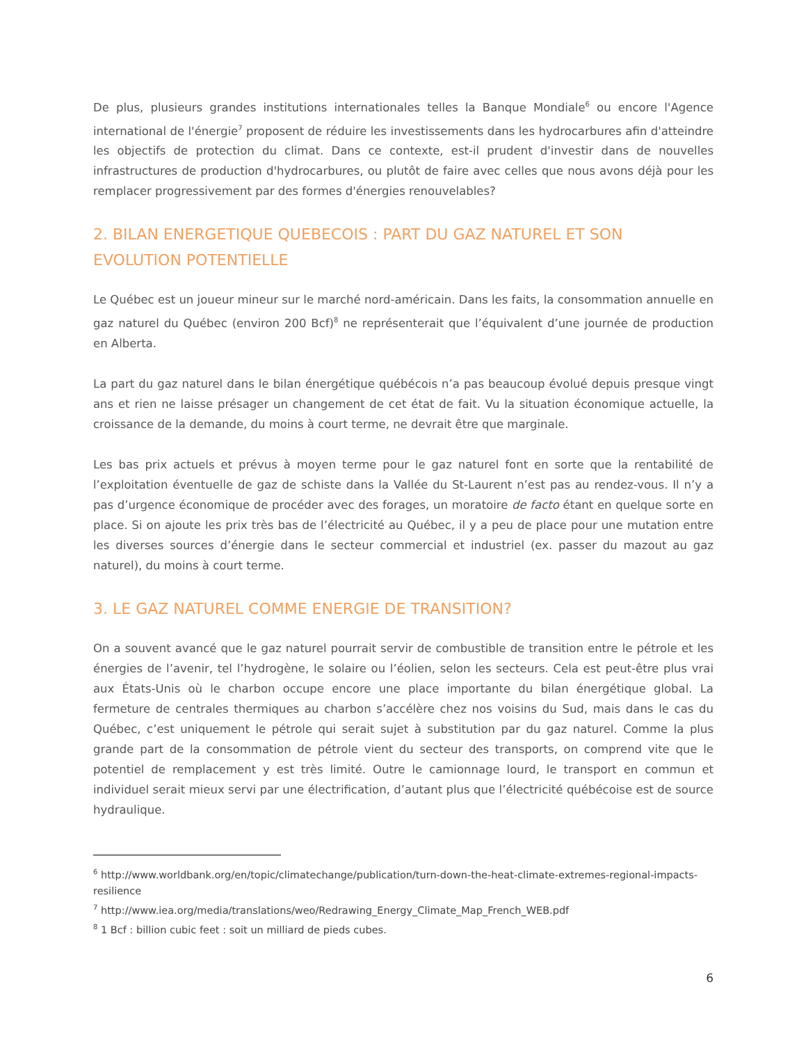De plus, plusieurs grandes institutions internationales telles la Banque Mondiale<sup>6</sup> ou encore l'Agence international de l'énergie<sup>7</sup> proposent de réduire les investissements dans les hydrocarbures afin d'atteindre les objectifs de protection du climat. Dans ce contexte, est-il prudent d'investir dans de nouvelles infrastructures de production d'hydrocarbures, ou plutôt de faire avec celles que nous avons déjà pour les remplacer progressivement par des formes d'énergies renouvelables?
2. BILAN ENERGETIQUE QUEBECOIS : PART DU GAZ NATUREL ET SON EVOLUTION POTENTIELLE
Le Québec est un joueur mineur sur le marché nord-américain. Dans les faits, la consommation annuelle en gaz naturel du Québec (environ 200 Bcf)<sup>8</sup> ne représenterait que l’équivalent d’une journée de production en Alberta.
La part du gaz naturel dans le bilan énergétique québécois n’a pas beaucoup évolué depuis presque vingt ans et rien ne laisse présager un changement de cet état de fait. Vu la situation économique actuelle, la croissance de la demande, du moins à court terme, ne devrait être que marginale.
Les bas prix actuels et prévus à moyen terme pour le gaz naturel font en sorte que la rentabilité de l’exploitation éventuelle de gaz de schiste dans la Vallée du St-Laurent n’est pas au rendez-vous. Il n’y a pas d’urgence économique de procéder avec des forages, un moratoire de facto étant en quelque sorte en place. Si on ajoute les prix très bas de l’électricité au Québec, il y a peu de place pour une mutation entre les diverses sources d’énergie dans le secteur commercial et industriel (ex. passer du mazout au gaz naturel), du moins à court terme.
3. LE GAZ NATUREL COMME ENERGIE DE TRANSITION?
On a souvent avancé que le gaz naturel pourrait servir de combustible de transition entre le pétrole et les énergies de l’avenir, tel l’hydrogène, le solaire ou l’éolien, selon les secteurs. Cela est peut-être plus vrai aux États-Unis où le charbon occupe encore une place importante du bilan énergétique global. La fermeture de centrales thermiques au charbon s’accélère chez nos voisins du Sud, mais dans le cas du Québec, c’est uniquement le pétrole qui serait sujet à substitution par du gaz naturel. Comme la plus grande part de la consommation de pétrole vient du secteur des transports, on comprend vite que le potentiel de remplacement y est très limité. Outre le camionnage lourd, le transport en commun et individuel serait mieux servi par une électrification, d’autant plus que l’électricité québécoise est de source hydraulique.
<sup>6</sup> http://www.worldbank.org/en/topic/climatechange/publication/turn-down-the-heat-climate-extremes-regional-impacts-resilience
<sup>7</sup> http://www.iea.org/media/translations/weo/Redrawing_Energy_Climate_Map_French_WEB.pdf
<sup>8</sup> 1 Bcf : billion cubic feet : soit un milliard de pieds cubes.
6